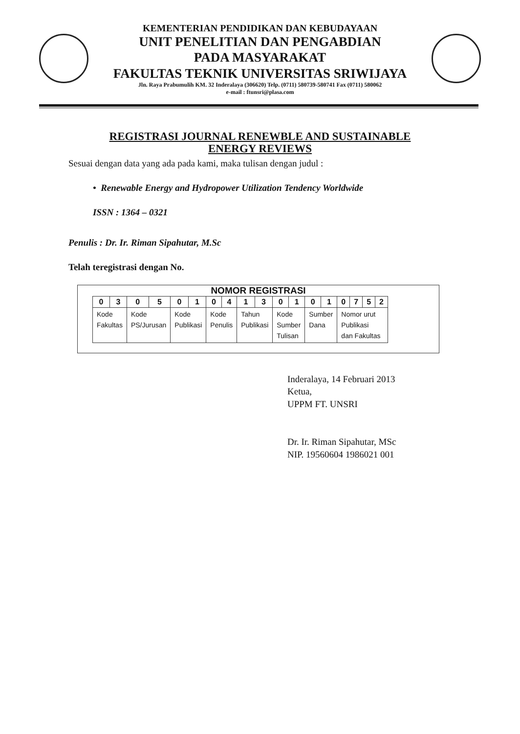KEMENTERIAN PENDIDIKAN DAN KEBUDAYAAN
UNIT PENELITIAN DAN PENGABDIAN
PADA MASYARAKAT
FAKULTAS TEKNIK UNIVERSITAS SRIWIJAYA
Jln. Raya Prabumulih KM. 32 Inderalaya (306620) Telp. (0711) 580739-580741 Fax (0711) 580062
e-mail : ftunsri@plasa.com
REGISTRASI JOURNAL RENEWBLE AND SUSTAINABLE
ENERGY REVIEWS
Sesuai dengan data yang ada pada kami, maka tulisan dengan judul :
• Renewable Energy and Hydropower Utilization Tendency Worldwide
ISSN : 1364 – 0321
Penulis : Dr. Ir. Riman Sipahutar, M.Sc
Telah teregistrasi dengan No.
NOMOR REGISTRASI
| 0 | 3 | 0 | 5 | 0 | 1 | 0 | 4 | 1 | 3 | 0 | 1 | 0 | 1 | 0 | 7 | 5 | 2 |
| Kode Fakultas | | Kode PS/Jurusan | | Kode Publikasi | | Kode Penulis | | Tahun Publikasi | | Kode Sumber Tulisan | | Sumber Dana | | Nomor urut Publikasi dan Fakultas | | | |
Inderalaya, 14 Februari 2013
Ketua,
UPPM FT. UNSRI
Dr. Ir. Riman Sipahutar, MSc
NIP. 19560604 1986021 001